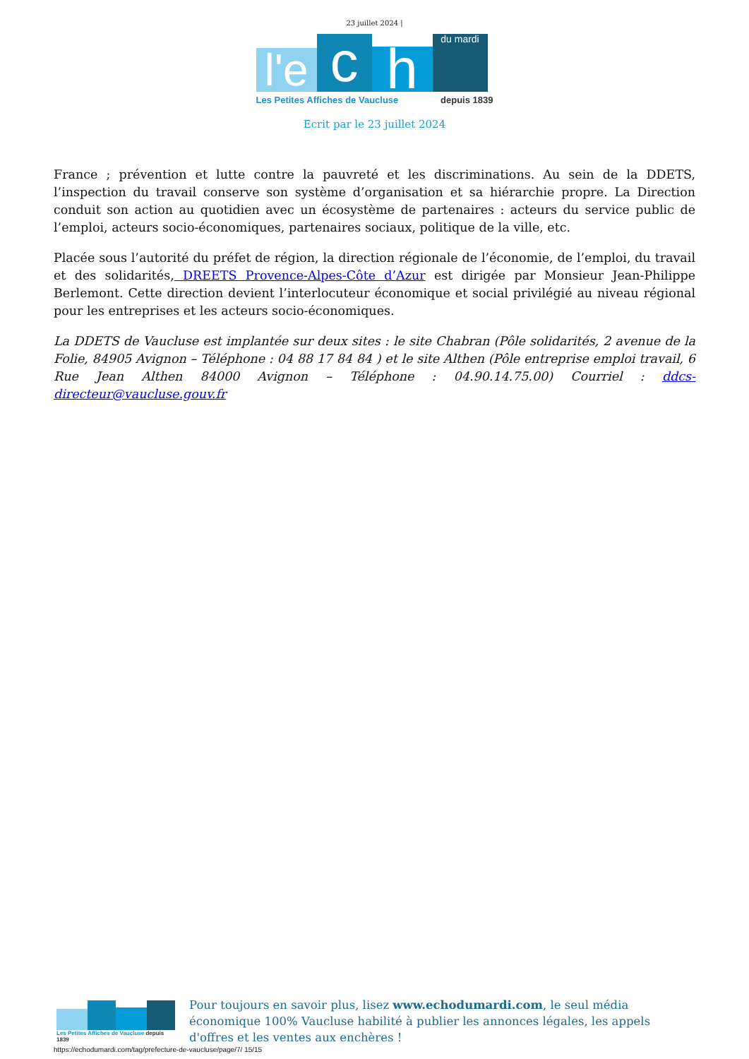23 juillet 2024 |
l'e
c
h
du mardi
Les Petites Affiches de Vaucluse depuis 1839
Ecrit par le 23 juillet 2024
France ; prévention et lutte contre la pauvreté et les discriminations. Au sein de la DDETS, l’inspection du travail conserve son système d’organisation et sa hiérarchie propre. La Direction conduit son action au quotidien avec un écosystème de partenaires : acteurs du service public de l’emploi, acteurs socio-économiques, partenaires sociaux, politique de la ville, etc.
Placée sous l’autorité du préfet de région, la direction régionale de l’économie, de l’emploi, du travail et des solidarités, DREETS Provence-Alpes-Côte d’Azur est dirigée par Monsieur Jean-Philippe Berlemont. Cette direction devient l’interlocuteur économique et social privilégié au niveau régional pour les entreprises et les acteurs socio-économiques.
La DDETS de Vaucluse est implantée sur deux sites : le site Chabran (Pôle solidarités, 2 avenue de la Folie, 84905 Avignon – Téléphone : 04 88 17 84 84 ) et le site Althen (Pôle entreprise emploi travail, 6 Rue Jean Althen 84000 Avignon – Téléphone : 04.90.14.75.00) Courriel : ddcs-directeur@vaucluse.gouv.fr
Les Petites Affiches de Vaucluse depuis 1839
Pour toujours en savoir plus, lisez www.echodumardi.com, le seul média économique 100% Vaucluse habilité à publier les annonces légales, les appels d'offres et les ventes aux enchères !
https://echodumardi.com/tag/prefecture-de-vaucluse/page/7/ 15/15